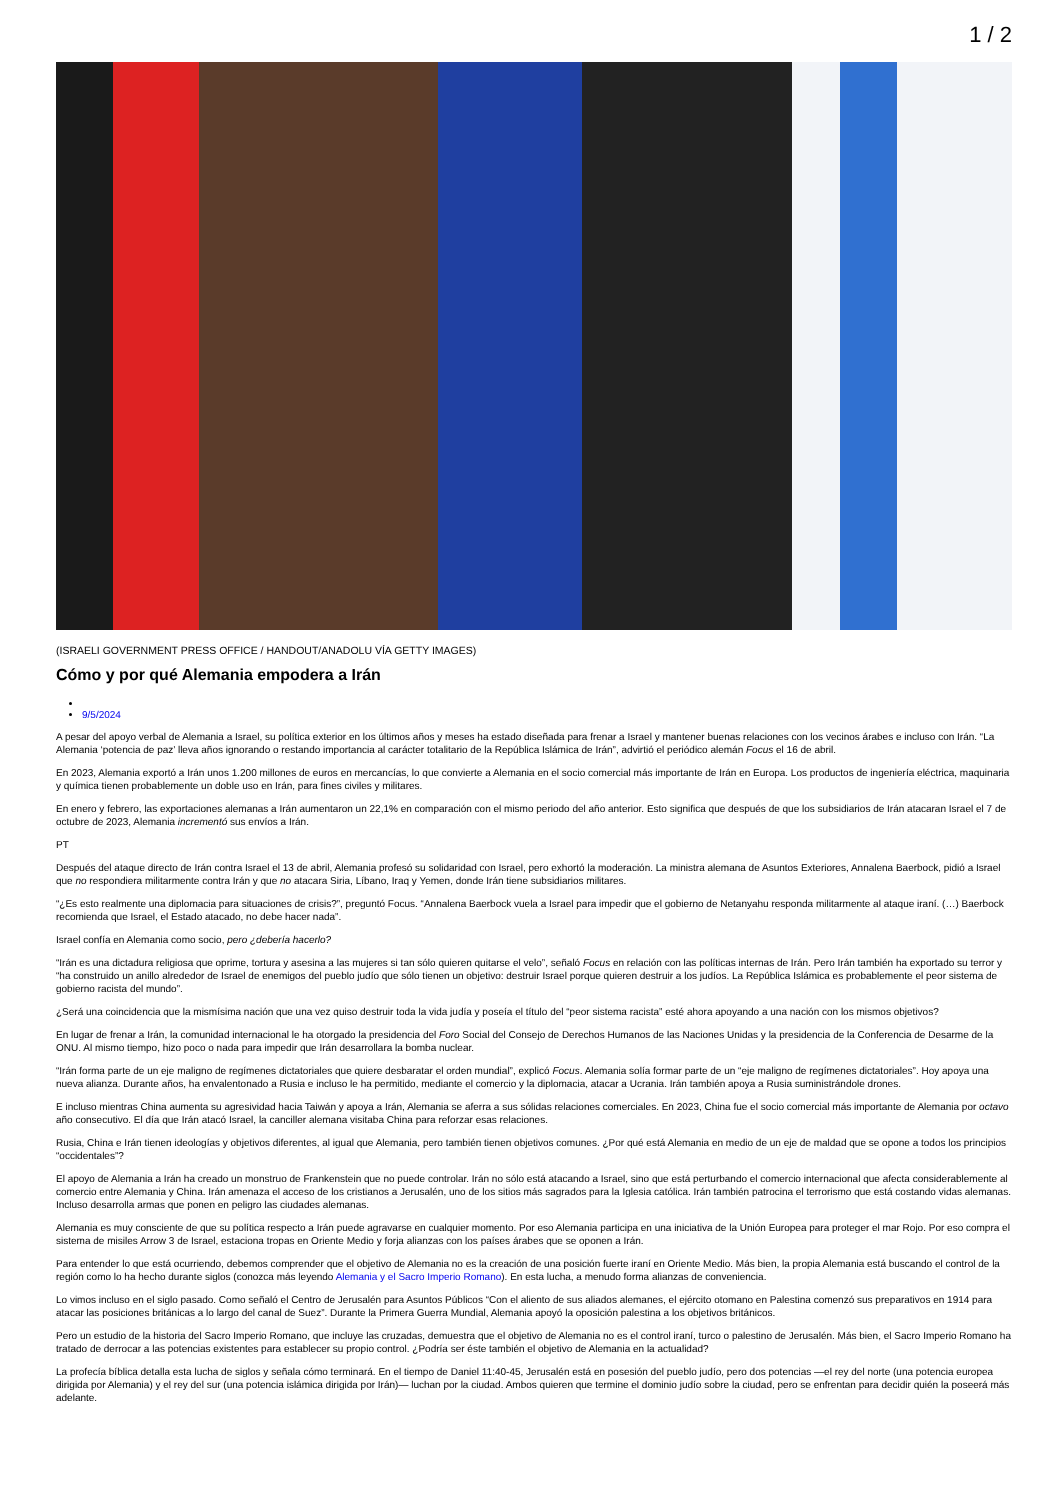1 / 2
(ISRAELI GOVERNMENT PRESS OFFICE / HANDOUT/ANADOLU VÍA GETTY IMAGES)
Cómo y por qué Alemania empodera a Irán
9/5/2024
A pesar del apoyo verbal de Alemania a Israel, su política exterior en los últimos años y meses ha estado diseñada para frenar a Israel y mantener buenas relaciones con los vecinos árabes e incluso con Irán. “La Alemania ‘potencia de paz’ lleva años ignorando o restando importancia al carácter totalitario de la República Islámica de Irán”, advirtió el periódico alemán Focus el 16 de abril.
En 2023, Alemania exportó a Irán unos 1.200 millones de euros en mercancías, lo que convierte a Alemania en el socio comercial más importante de Irán en Europa. Los productos de ingeniería eléctrica, maquinaria y química tienen probablemente un doble uso en Irán, para fines civiles y militares.
En enero y febrero, las exportaciones alemanas a Irán aumentaron un 22,1% en comparación con el mismo periodo del año anterior. Esto significa que después de que los subsidiarios de Irán atacaran Israel el 7 de octubre de 2023, Alemania incrementó sus envíos a Irán.
PT
Después del ataque directo de Irán contra Israel el 13 de abril, Alemania profesó su solidaridad con Israel, pero exhortó la moderación. La ministra alemana de Asuntos Exteriores, Annalena Baerbock, pidió a Israel que no respondiera militarmente contra Irán y que no atacara Siria, Líbano, Iraq y Yemen, donde Irán tiene subsidiarios militares.
“¿Es esto realmente una diplomacia para situaciones de crisis?”, preguntó Focus. “Annalena Baerbock vuela a Israel para impedir que el gobierno de Netanyahu responda militarmente al ataque iraní. (…) Baerbock recomienda que Israel, el Estado atacado, no debe hacer nada”.
Israel confía en Alemania como socio, pero ¿debería hacerlo?
“Irán es una dictadura religiosa que oprime, tortura y asesina a las mujeres si tan sólo quieren quitarse el velo”, señaló Focus en relación con las políticas internas de Irán. Pero Irán también ha exportado su terror y “ha construido un anillo alrededor de Israel de enemigos del pueblo judío que sólo tienen un objetivo: destruir Israel porque quieren destruir a los judíos. La República Islámica es probablemente el peor sistema de gobierno racista del mundo”.
¿Será una coincidencia que la mismísima nación que una vez quiso destruir toda la vida judía y poseía el título del “peor sistema racista” esté ahora apoyando a una nación con los mismos objetivos?
En lugar de frenar a Irán, la comunidad internacional le ha otorgado la presidencia del Foro Social del Consejo de Derechos Humanos de las Naciones Unidas y la presidencia de la Conferencia de Desarme de la ONU. Al mismo tiempo, hizo poco o nada para impedir que Irán desarrollara la bomba nuclear.
“Irán forma parte de un eje maligno de regímenes dictatoriales que quiere desbaratar el orden mundial”, explicó Focus. Alemania solía formar parte de un “eje maligno de regímenes dictatoriales”. Hoy apoya una nueva alianza. Durante años, ha envalentonado a Rusia e incluso le ha permitido, mediante el comercio y la diplomacia, atacar a Ucrania. Irán también apoya a Rusia suministrándole drones.
E incluso mientras China aumenta su agresividad hacia Taiwán y apoya a Irán, Alemania se aferra a sus sólidas relaciones comerciales. En 2023, China fue el socio comercial más importante de Alemania por octavo año consecutivo. El día que Irán atacó Israel, la canciller alemana visitaba China para reforzar esas relaciones.
Rusia, China e Irán tienen ideologías y objetivos diferentes, al igual que Alemania, pero también tienen objetivos comunes. ¿Por qué está Alemania en medio de un eje de maldad que se opone a todos los principios “occidentales”?
El apoyo de Alemania a Irán ha creado un monstruo de Frankenstein que no puede controlar. Irán no sólo está atacando a Israel, sino que está perturbando el comercio internacional que afecta considerablemente al comercio entre Alemania y China. Irán amenaza el acceso de los cristianos a Jerusalén, uno de los sitios más sagrados para la Iglesia católica. Irán también patrocina el terrorismo que está costando vidas alemanas. Incluso desarrolla armas que ponen en peligro las ciudades alemanas.
Alemania es muy consciente de que su política respecto a Irán puede agravarse en cualquier momento. Por eso Alemania participa en una iniciativa de la Unión Europea para proteger el mar Rojo. Por eso compra el sistema de misiles Arrow 3 de Israel, estaciona tropas en Oriente Medio y forja alianzas con los países árabes que se oponen a Irán.
Para entender lo que está ocurriendo, debemos comprender que el objetivo de Alemania no es la creación de una posición fuerte iraní en Oriente Medio. Más bien, la propia Alemania está buscando el control de la región como lo ha hecho durante siglos (conozca más leyendo Alemania y el Sacro Imperio Romano). En esta lucha, a menudo forma alianzas de conveniencia.
Lo vimos incluso en el siglo pasado. Como señaló el Centro de Jerusalén para Asuntos Públicos “Con el aliento de sus aliados alemanes, el ejército otomano en Palestina comenzó sus preparativos en 1914 para atacar las posiciones británicas a lo largo del canal de Suez”. Durante la Primera Guerra Mundial, Alemania apoyó la oposición palestina a los objetivos británicos.
Pero un estudio de la historia del Sacro Imperio Romano, que incluye las cruzadas, demuestra que el objetivo de Alemania no es el control iraní, turco o palestino de Jerusalén. Más bien, el Sacro Imperio Romano ha tratado de derrocar a las potencias existentes para establecer su propio control. ¿Podría ser éste también el objetivo de Alemania en la actualidad?
La profecía bíblica detalla esta lucha de siglos y señala cómo terminará. En el tiempo de Daniel 11:40-45, Jerusalén está en posesión del pueblo judío, pero dos potencias —el rey del norte (una potencia europea dirigida por Alemania) y el rey del sur (una potencia islámica dirigida por Irán)— luchan por la ciudad. Ambos quieren que termine el dominio judío sobre la ciudad, pero se enfrentan para decidir quién la poseerá más adelante.